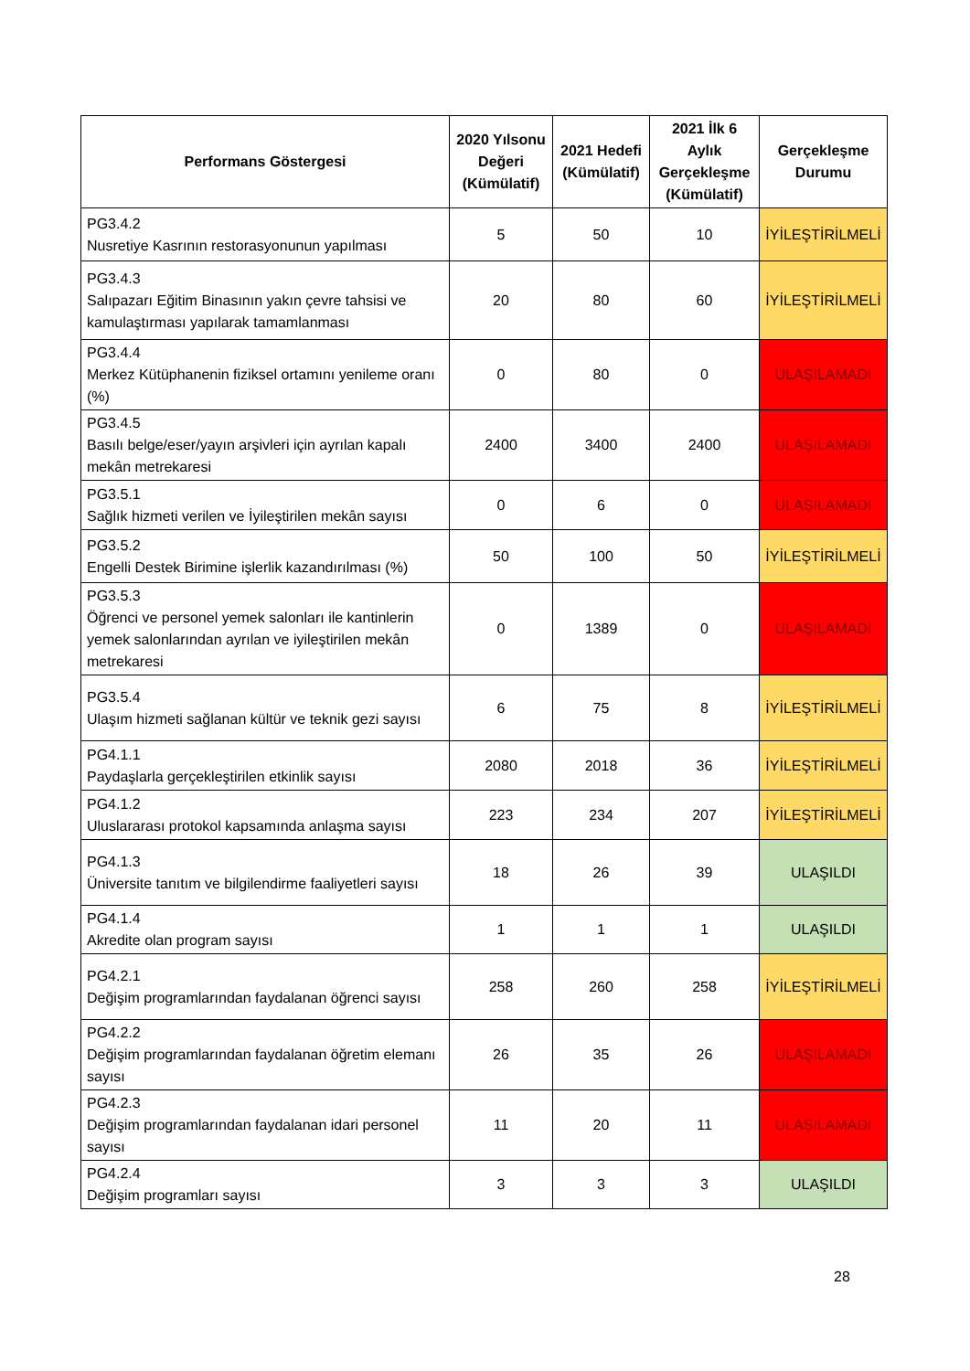| Performans Göstergesi | 2020 Yılsonu Değeri (Kümülatif) | 2021 Hedefi (Kümülatif) | 2021 İlk 6 Aylık Gerçekleşme (Kümülatif) | Gerçekleşme Durumu |
| --- | --- | --- | --- | --- |
| PG3.4.2 Nusretiye Kasrının restorasyonunun yapılması | 5 | 50 | 10 | İYİLEŞTİRİLMELİ |
| PG3.4.3 Salıpazarı Eğitim Binasının yakın çevre tahsisi ve kamulaştırması yapılarak tamamlanması | 20 | 80 | 60 | İYİLEŞTİRİLMELİ |
| PG3.4.4 Merkez Kütüphanenin fiziksel ortamını yenileme oranı (%) | 0 | 80 | 0 | ULAŞILAMADI |
| PG3.4.5 Basılı belge/eser/yayın arşivleri için ayrılan kapalı mekân metrekaresi | 2400 | 3400 | 2400 | ULAŞILAMADI |
| PG3.5.1 Sağlık hizmeti verilen ve İyileştirilen mekân sayısı | 0 | 6 | 0 | ULAŞILAMADI |
| PG3.5.2 Engelli Destek Birimine işlerlik kazandırılması (%) | 50 | 100 | 50 | İYİLEŞTİRİLMELİ |
| PG3.5.3 Öğrenci ve personel yemek salonları ile kantinlerin yemek salonlarından ayrılan ve iyileştirilen mekân metrekaresi | 0 | 1389 | 0 | ULAŞILAMADI |
| PG3.5.4 Ulaşım hizmeti sağlanan kültür ve teknik gezi sayısı | 6 | 75 | 8 | İYİLEŞTİRİLMELİ |
| PG4.1.1 Paydaşlarla gerçekleştirilen etkinlik sayısı | 2080 | 2018 | 36 | İYİLEŞTİRİLMELİ |
| PG4.1.2 Uluslararası protokol kapsamında anlaşma sayısı | 223 | 234 | 207 | İYİLEŞTİRİLMELİ |
| PG4.1.3 Üniversite tanıtım ve bilgilendirme faaliyetleri sayısı | 18 | 26 | 39 | ULAŞILDI |
| PG4.1.4 Akredite olan program sayısı | 1 | 1 | 1 | ULAŞILDI |
| PG4.2.1 Değişim programlarından faydalanan öğrenci sayısı | 258 | 260 | 258 | İYİLEŞTİRİLMELİ |
| PG4.2.2 Değişim programlarından faydalanan öğretim elemanı sayısı | 26 | 35 | 26 | ULAŞILAMADI |
| PG4.2.3 Değişim programlarından faydalanan idari personel sayısı | 11 | 20 | 11 | ULAŞILAMADI |
| PG4.2.4 Değişim programları sayısı | 3 | 3 | 3 | ULAŞILDI |
28